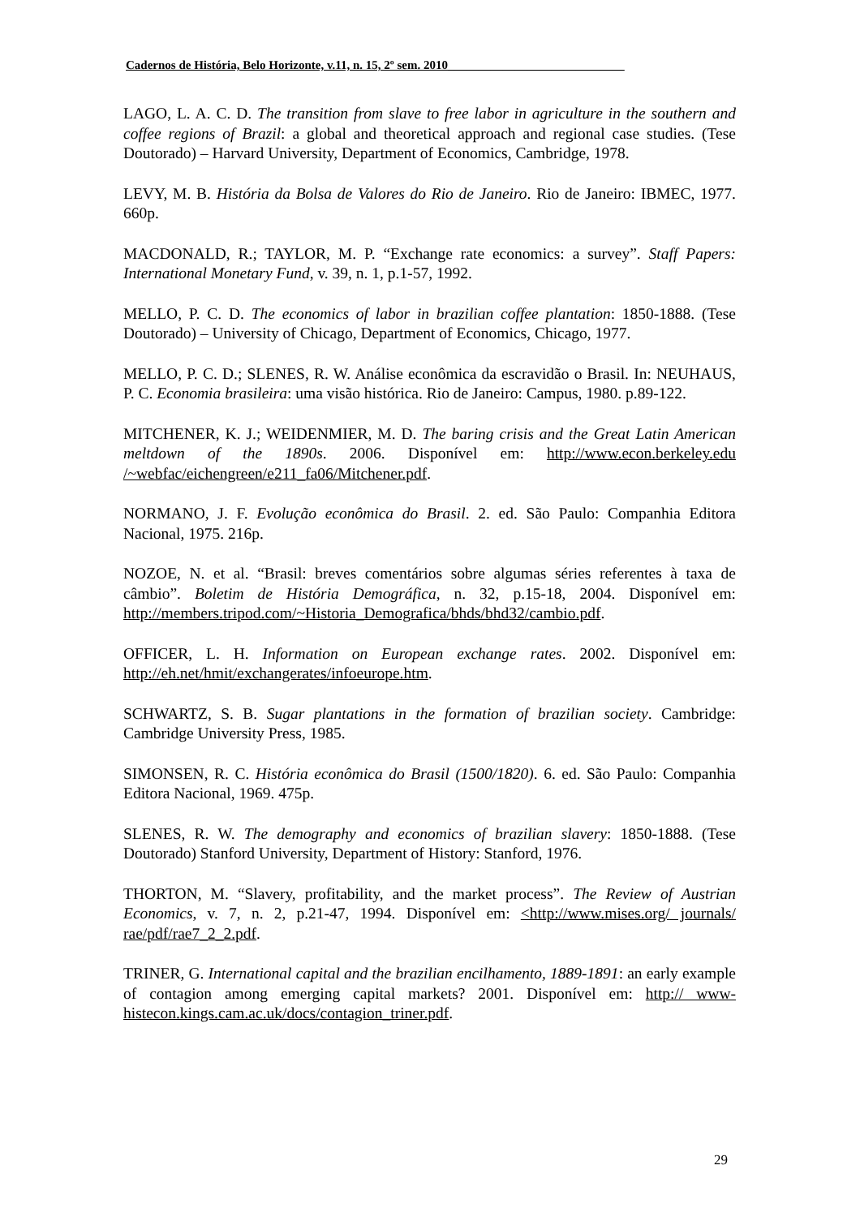Cadernos de História, Belo Horizonte, v.11, n. 15, 2º sem. 2010_____________________________
LAGO, L. A. C. D. The transition from slave to free labor in agriculture in the southern and coffee regions of Brazil: a global and theoretical approach and regional case studies. (Tese Doutorado) – Harvard University, Department of Economics, Cambridge, 1978.
LEVY, M. B. História da Bolsa de Valores do Rio de Janeiro. Rio de Janeiro: IBMEC, 1977. 660p.
MACDONALD, R.; TAYLOR, M. P. “Exchange rate economics: a survey”. Staff Papers: International Monetary Fund, v. 39, n. 1, p.1-57, 1992.
MELLO, P. C. D. The economics of labor in brazilian coffee plantation: 1850-1888. (Tese Doutorado) – University of Chicago, Department of Economics, Chicago, 1977.
MELLO, P. C. D.; SLENES, R. W. Análise econômica da escravidão o Brasil. In: NEUHAUS, P. C. Economia brasileira: uma visão histórica. Rio de Janeiro: Campus, 1980. p.89-122.
MITCHENER, K. J.; WEIDENMIER, M. D. The baring crisis and the Great Latin American meltdown of the 1890s. 2006. Disponível em: http://www.econ.berkeley.edu /~webfac/eichengreen/e211_fa06/Mitchener.pdf.
NORMANO, J. F. Evolução econômica do Brasil. 2. ed. São Paulo: Companhia Editora Nacional, 1975. 216p.
NOZOE, N. et al. “Brasil: breves comentários sobre algumas séries referentes à taxa de câmbio”. Boletim de História Demográfica, n. 32, p.15-18, 2004. Disponível em: http://members.tripod.com/~Historia_Demografica/bhds/bhd32/cambio.pdf.
OFFICER, L. H. Information on European exchange rates. 2002. Disponível em: http://eh.net/hmit/exchangerates/infoeurope.htm.
SCHWARTZ, S. B. Sugar plantations in the formation of brazilian society. Cambridge: Cambridge University Press, 1985.
SIMONSEN, R. C. História econômica do Brasil (1500/1820). 6. ed. São Paulo: Companhia Editora Nacional, 1969. 475p.
SLENES, R. W. The demography and economics of brazilian slavery: 1850-1888. (Tese Doutorado) Stanford University, Department of History: Stanford, 1976.
THORTON, M. “Slavery, profitability, and the market process”. The Review of Austrian Economics, v. 7, n. 2, p.21-47, 1994. Disponível em: <http://www.mises.org/ journals/ rae/pdf/rae7_2_2.pdf.
TRINER, G. International capital and the brazilian encilhamento, 1889-1891: an early example of contagion among emerging capital markets? 2001. Disponível em: http:// www-histecon.kings.cam.ac.uk/docs/contagion_triner.pdf.
29